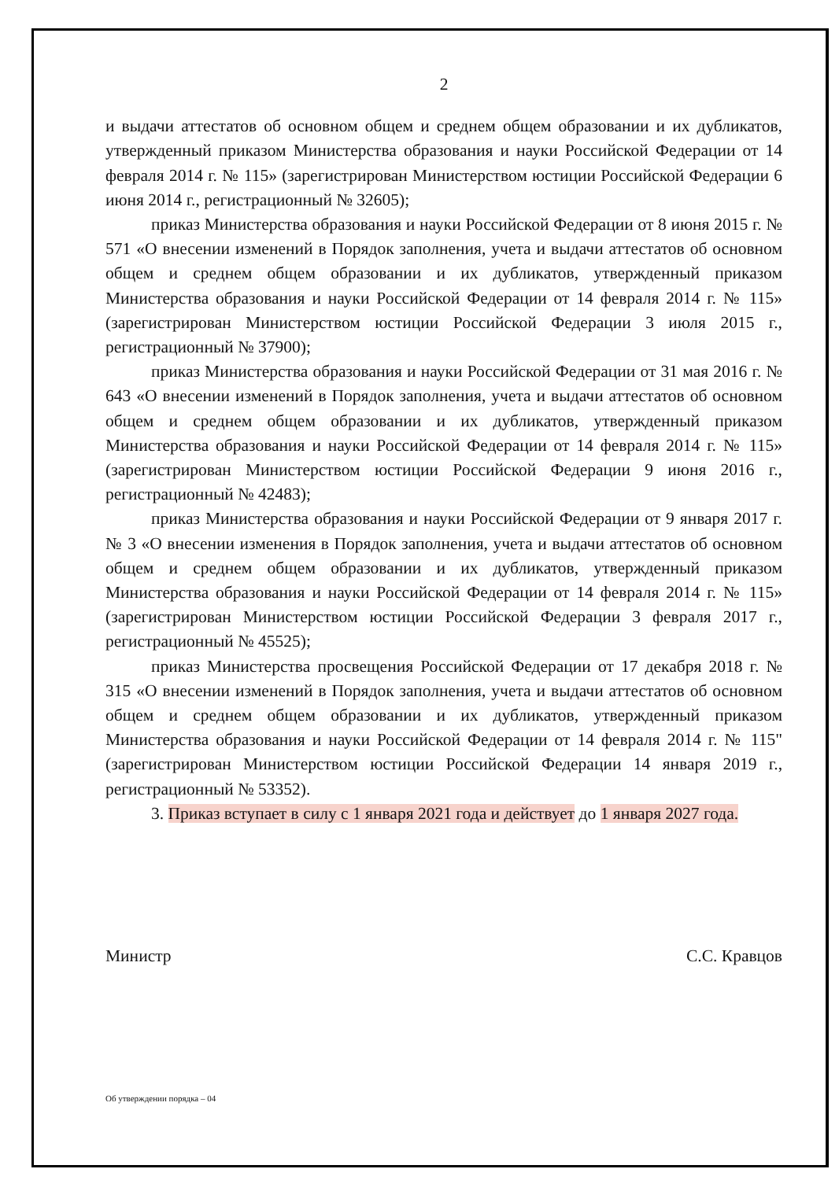2
и выдачи аттестатов об основном общем и среднем общем образовании и их дубликатов, утвержденный приказом Министерства образования и науки Российской Федерации от 14 февраля 2014 г. № 115» (зарегистрирован Министерством юстиции Российской Федерации 6 июня 2014 г., регистрационный № 32605);
приказ Министерства образования и науки Российской Федерации от 8 июня 2015 г. № 571 «О внесении изменений в Порядок заполнения, учета и выдачи аттестатов об основном общем и среднем общем образовании и их дубликатов, утвержденный приказом Министерства образования и науки Российской Федерации от 14 февраля 2014 г. № 115» (зарегистрирован Министерством юстиции Российской Федерации 3 июля 2015 г., регистрационный № 37900);
приказ Министерства образования и науки Российской Федерации от 31 мая 2016 г. № 643 «О внесении изменений в Порядок заполнения, учета и выдачи аттестатов об основном общем и среднем общем образовании и их дубликатов, утвержденный приказом Министерства образования и науки Российской Федерации от 14 февраля 2014 г. № 115» (зарегистрирован Министерством юстиции Российской Федерации 9 июня 2016 г., регистрационный № 42483);
приказ Министерства образования и науки Российской Федерации от 9 января 2017 г. № 3 «О внесении изменения в Порядок заполнения, учета и выдачи аттестатов об основном общем и среднем общем образовании и их дубликатов, утвержденный приказом Министерства образования и науки Российской Федерации от 14 февраля 2014 г. № 115» (зарегистрирован Министерством юстиции Российской Федерации 3 февраля 2017 г., регистрационный № 45525);
приказ Министерства просвещения Российской Федерации от 17 декабря 2018 г. № 315 «О внесении изменений в Порядок заполнения, учета и выдачи аттестатов об основном общем и среднем общем образовании и их дубликатов, утвержденный приказом Министерства образования и науки Российской Федерации от 14 февраля 2014 г. № 115" (зарегистрирован Министерством юстиции Российской Федерации 14 января 2019 г., регистрационный № 53352).
3. Приказ вступает в силу с 1 января 2021 года и действует до 1 января 2027 года.
Министр С.С. Кравцов
Об утверждении порядка – 04